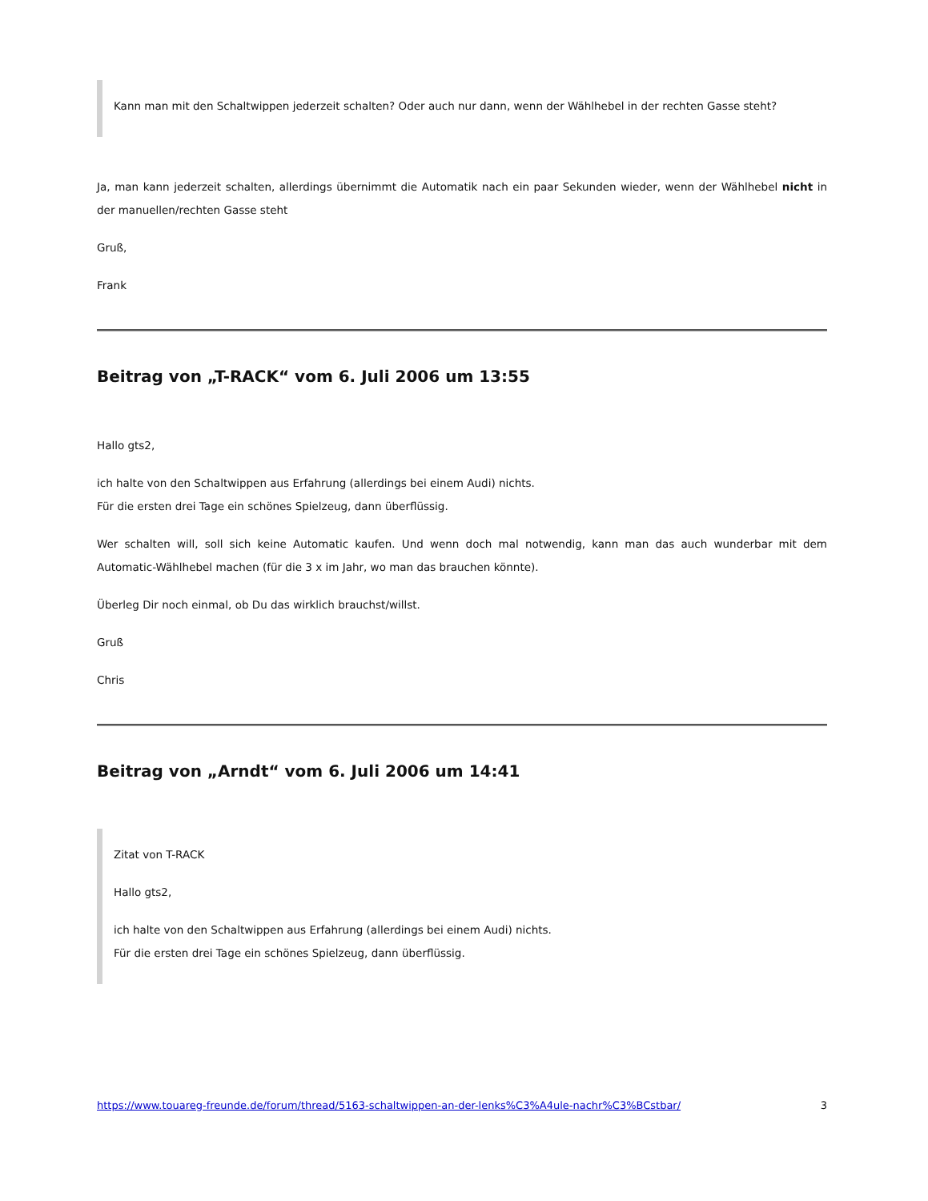Kann man mit den Schaltwippen jederzeit schalten? Oder auch nur dann, wenn der Wählhebel in der rechten Gasse steht?
Ja, man kann jederzeit schalten, allerdings übernimmt die Automatik nach ein paar Sekunden wieder, wenn der Wählhebel nicht in der manuellen/rechten Gasse steht
Gruß,
Frank
Beitrag von „T-RACK“ vom 6. Juli 2006 um 13:55
Hallo gts2,
ich halte von den Schaltwippen aus Erfahrung (allerdings bei einem Audi) nichts.
Für die ersten drei Tage ein schönes Spielzeug, dann überflüssig.
Wer schalten will, soll sich keine Automatic kaufen. Und wenn doch mal notwendig, kann man das auch wunderbar mit dem Automatic-Wählhebel machen (für die 3 x im Jahr, wo man das brauchen könnte).
Überleg Dir noch einmal, ob Du das wirklich brauchst/willst.
Gruß
Chris
Beitrag von „Arndt“ vom 6. Juli 2006 um 14:41
Zitat von T-RACK
Hallo gts2,
ich halte von den Schaltwippen aus Erfahrung (allerdings bei einem Audi) nichts.
Für die ersten drei Tage ein schönes Spielzeug, dann überflüssig.
https://www.touareg-freunde.de/forum/thread/5163-schaltwippen-an-der-lenks%C3%A4ule-nachr%C3%BCstbar/ 3